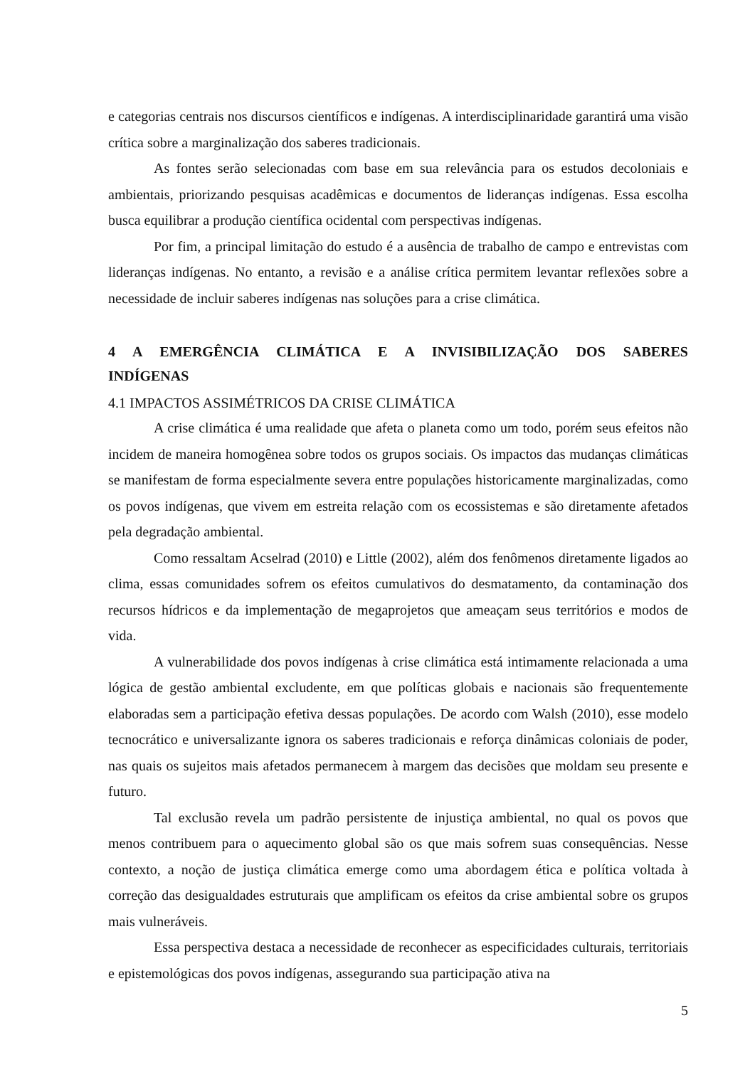e categorias centrais nos discursos científicos e indígenas. A interdisciplinaridade garantirá uma visão crítica sobre a marginalização dos saberes tradicionais.
As fontes serão selecionadas com base em sua relevância para os estudos decoloniais e ambientais, priorizando pesquisas acadêmicas e documentos de lideranças indígenas. Essa escolha busca equilibrar a produção científica ocidental com perspectivas indígenas.
Por fim, a principal limitação do estudo é a ausência de trabalho de campo e entrevistas com lideranças indígenas. No entanto, a revisão e a análise crítica permitem levantar reflexões sobre a necessidade de incluir saberes indígenas nas soluções para a crise climática.
4 A EMERGÊNCIA CLIMÁTICA E A INVISIBILIZAÇÃO DOS SABERES INDÍGENAS
4.1 IMPACTOS ASSIMÉTRICOS DA CRISE CLIMÁTICA
A crise climática é uma realidade que afeta o planeta como um todo, porém seus efeitos não incidem de maneira homogênea sobre todos os grupos sociais. Os impactos das mudanças climáticas se manifestam de forma especialmente severa entre populações historicamente marginalizadas, como os povos indígenas, que vivem em estreita relação com os ecossistemas e são diretamente afetados pela degradação ambiental.
Como ressaltam Acselrad (2010) e Little (2002), além dos fenômenos diretamente ligados ao clima, essas comunidades sofrem os efeitos cumulativos do desmatamento, da contaminação dos recursos hídricos e da implementação de megaprojetos que ameaçam seus territórios e modos de vida.
A vulnerabilidade dos povos indígenas à crise climática está intimamente relacionada a uma lógica de gestão ambiental excludente, em que políticas globais e nacionais são frequentemente elaboradas sem a participação efetiva dessas populações. De acordo com Walsh (2010), esse modelo tecnocrático e universalizante ignora os saberes tradicionais e reforça dinâmicas coloniais de poder, nas quais os sujeitos mais afetados permanecem à margem das decisões que moldam seu presente e futuro.
Tal exclusão revela um padrão persistente de injustiça ambiental, no qual os povos que menos contribuem para o aquecimento global são os que mais sofrem suas consequências. Nesse contexto, a noção de justiça climática emerge como uma abordagem ética e política voltada à correção das desigualdades estruturais que amplificam os efeitos da crise ambiental sobre os grupos mais vulneráveis.
Essa perspectiva destaca a necessidade de reconhecer as especificidades culturais, territoriais e epistemológicas dos povos indígenas, assegurando sua participação ativa na
5